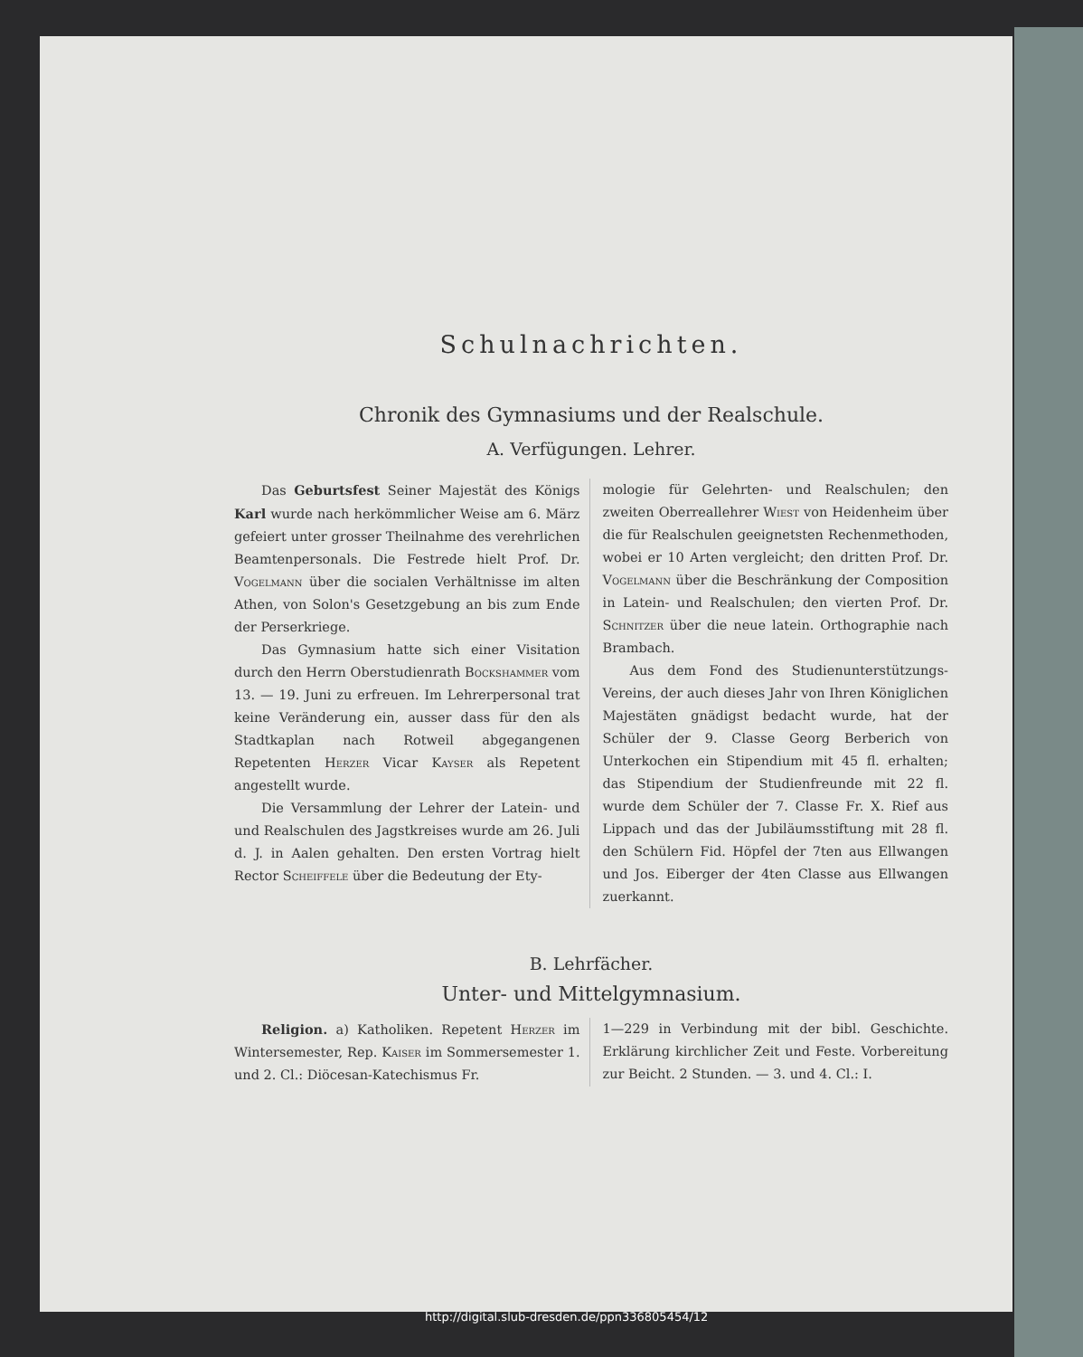Schulnachrichten.
Chronik des Gymnasiums und der Realschule.
A. Verfügungen. Lehrer.
Das Geburtsfest Seiner Majestät des Königs Karl wurde nach herkömmlicher Weise am 6. März gefeiert unter grosser Theilnahme des verehrlichen Beamtenpersonals. Die Festrede hielt Prof. Dr. Vogelmann über die socialen Verhältnisse im alten Athen, von Solon's Gesetzgebung an bis zum Ende der Perserkriege.
Das Gymnasium hatte sich einer Visitation durch den Herrn Oberstudienrath Bockshammer vom 13. — 19. Juni zu erfreuen. Im Lehrerpersonal trat keine Veränderung ein, ausser dass für den als Stadtkaplan nach Rotweil abgegangenen Repetenten Herzer Vicar Kayser als Repetent angestellt wurde.
Die Versammlung der Lehrer der Latein- und und Realschulen des Jagstkreises wurde am 26. Juli d. J. in Aalen gehalten. Den ersten Vortrag hielt Rector Scheiffele über die Bedeutung der Ety-
mologie für Gelehrten- und Realschulen; den zweiten Oberreallehrer Wiest von Heidenheim über die für Realschulen geeignetsten Rechenmethoden, wobei er 10 Arten vergleicht; den dritten Prof. Dr. Vogelmann über die Beschränkung der Composition in Latein- und Realschulen; den vierten Prof. Dr. Schnitzer über die neue latein. Orthographie nach Brambach.
Aus dem Fond des Studienunterstützungs-Vereins, der auch dieses Jahr von Ihren Königlichen Majestäten gnädigst bedacht wurde, hat der Schüler der 9. Classe Georg Berberich von Unterkochen ein Stipendium mit 45 fl. erhalten; das Stipendium der Studienfreunde mit 22 fl. wurde dem Schüler der 7. Classe Fr. X. Rief aus Lippach und das der Jubiläumsstiftung mit 28 fl. den Schülern Fid. Höpfel der 7ten aus Ellwangen und Jos. Eiberger der 4ten Classe aus Ellwangen zuerkannt.
B. Lehrfächer.
Unter- und Mittelgymnasium.
Religion. a) Katholiken. Repetent Herzer im Wintersemester, Rep. Kaiser im Sommersemester 1. und 2. Cl.: Diöcesan-Katechismus Fr.
1—229 in Verbindung mit der bibl. Geschichte. Erklärung kirchlicher Zeit und Feste. Vorbereitung zur Beicht. 2 Stunden. — 3. und 4. Cl.: I.
http://digital.slub-dresden.de/ppn336805454/12